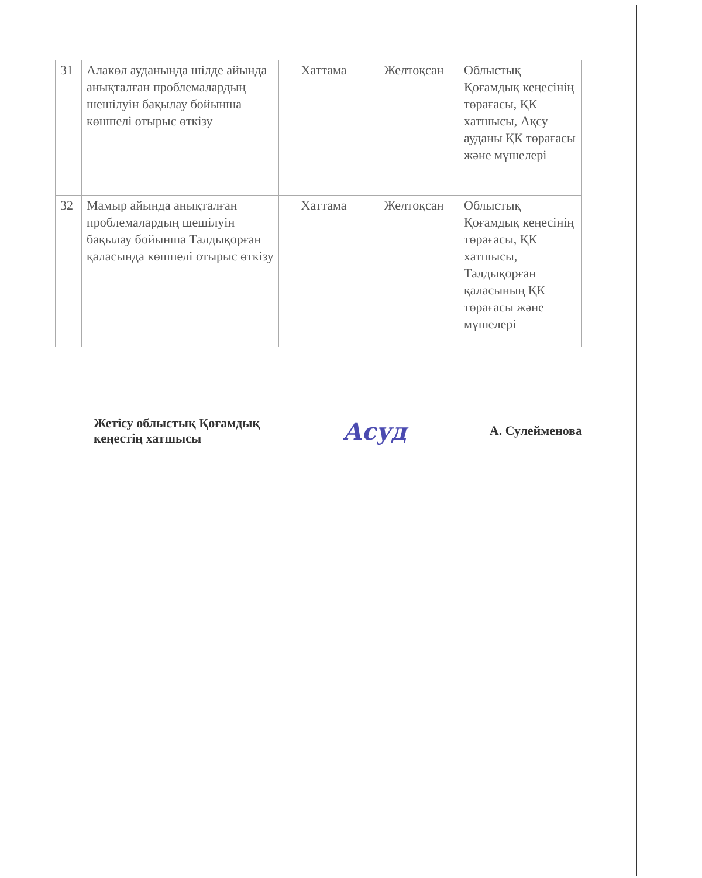| 31 | Алакөл ауданында шілде айында анықталған проблемалардың шешілуін бақылау бойынша көшпелі отырыс өткізу | Хаттама | Желтоқсан | Облыстық Қоғамдық кеңесінің төрағасы, ҚК хатшысы, Ақсу ауданы ҚК төрағасы және мүшелері |
| 32 | Мамыр айында анықталған проблемалардың шешілуін бақылау бойынша Талдықорған қаласында көшпелі отырыс өткізу | Хаттама | Желтоқсан | Облыстық Қоғамдық кеңесінің төрағасы, ҚК хатшысы, Талдықорған қаласының ҚК төрағасы және мүшелері |
Жетісу облыстық Қоғамдық
кеңестің хатшысы
Асуд
А. Сулейменова